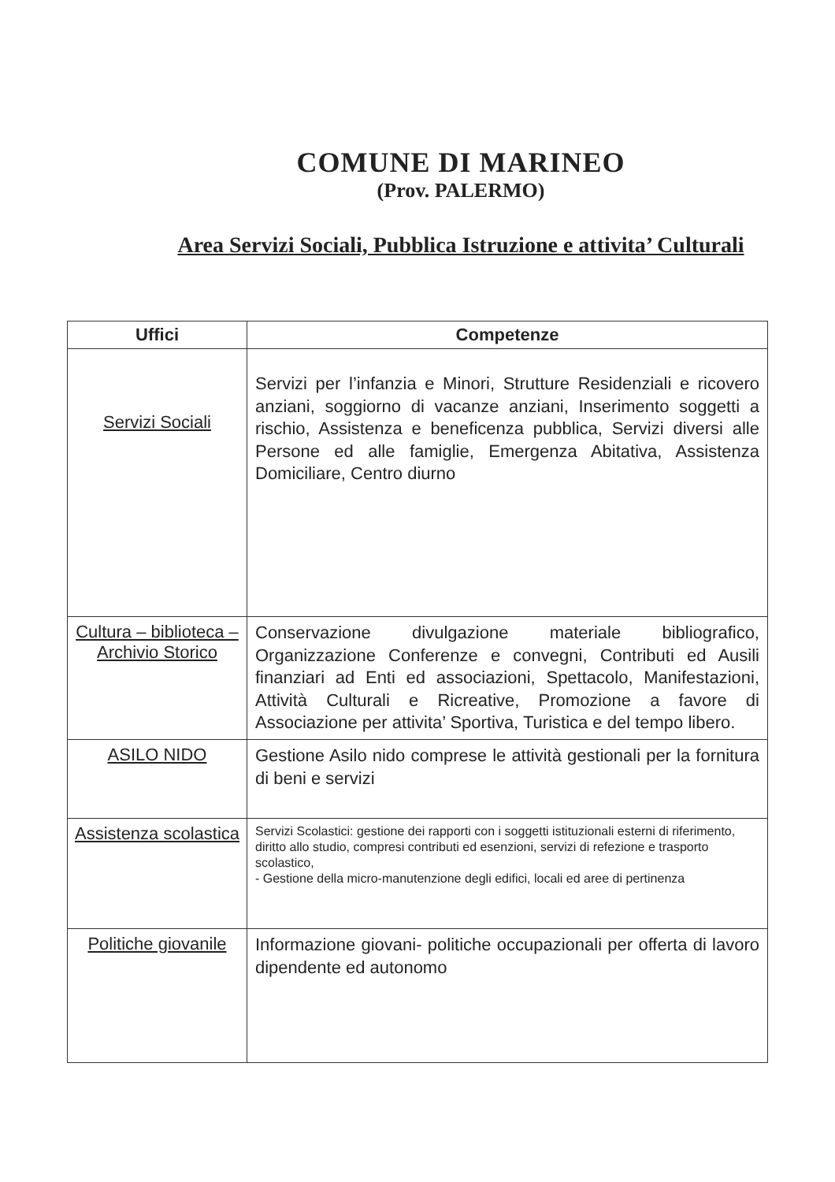COMUNE DI MARINEO
(Prov. PALERMO)
Area Servizi Sociali, Pubblica Istruzione e attivita’ Culturali
| Uffici | Competenze |
| --- | --- |
| Servizi Sociali | Servizi per l’infanzia e Minori, Strutture Residenziali e ricovero anziani, soggiorno di vacanze anziani, Inserimento soggetti a rischio, Assistenza e beneficenza pubblica, Servizi diversi alle Persone ed alle famiglie, Emergenza Abitativa, Assistenza Domiciliare, Centro diurno |
| Cultura – biblioteca – Archivio Storico | Conservazione divulgazione materiale bibliografico, Organizzazione Conferenze e convegni, Contributi ed Ausili finanziari ad Enti ed associazioni, Spettacolo, Manifestazioni, Attività Culturali e Ricreative, Promozione a favore di Associazione per attivita’ Sportiva, Turistica e del tempo libero. |
| ASILO NIDO | Gestione Asilo nido comprese le attività gestionali per la fornitura di beni e servizi |
| Assistenza scolastica | Servizi Scolastici: gestione dei rapporti con i soggetti istituzionali esterni di riferimento, diritto allo studio, compresi contributi ed esenzioni, servizi di refezione e trasporto scolastico, - Gestione della micro-manutenzione degli edifici, locali ed aree di pertinenza |
| Politiche giovanile | Informazione giovani- politiche occupazionali per offerta di lavoro dipendente ed autonomo |